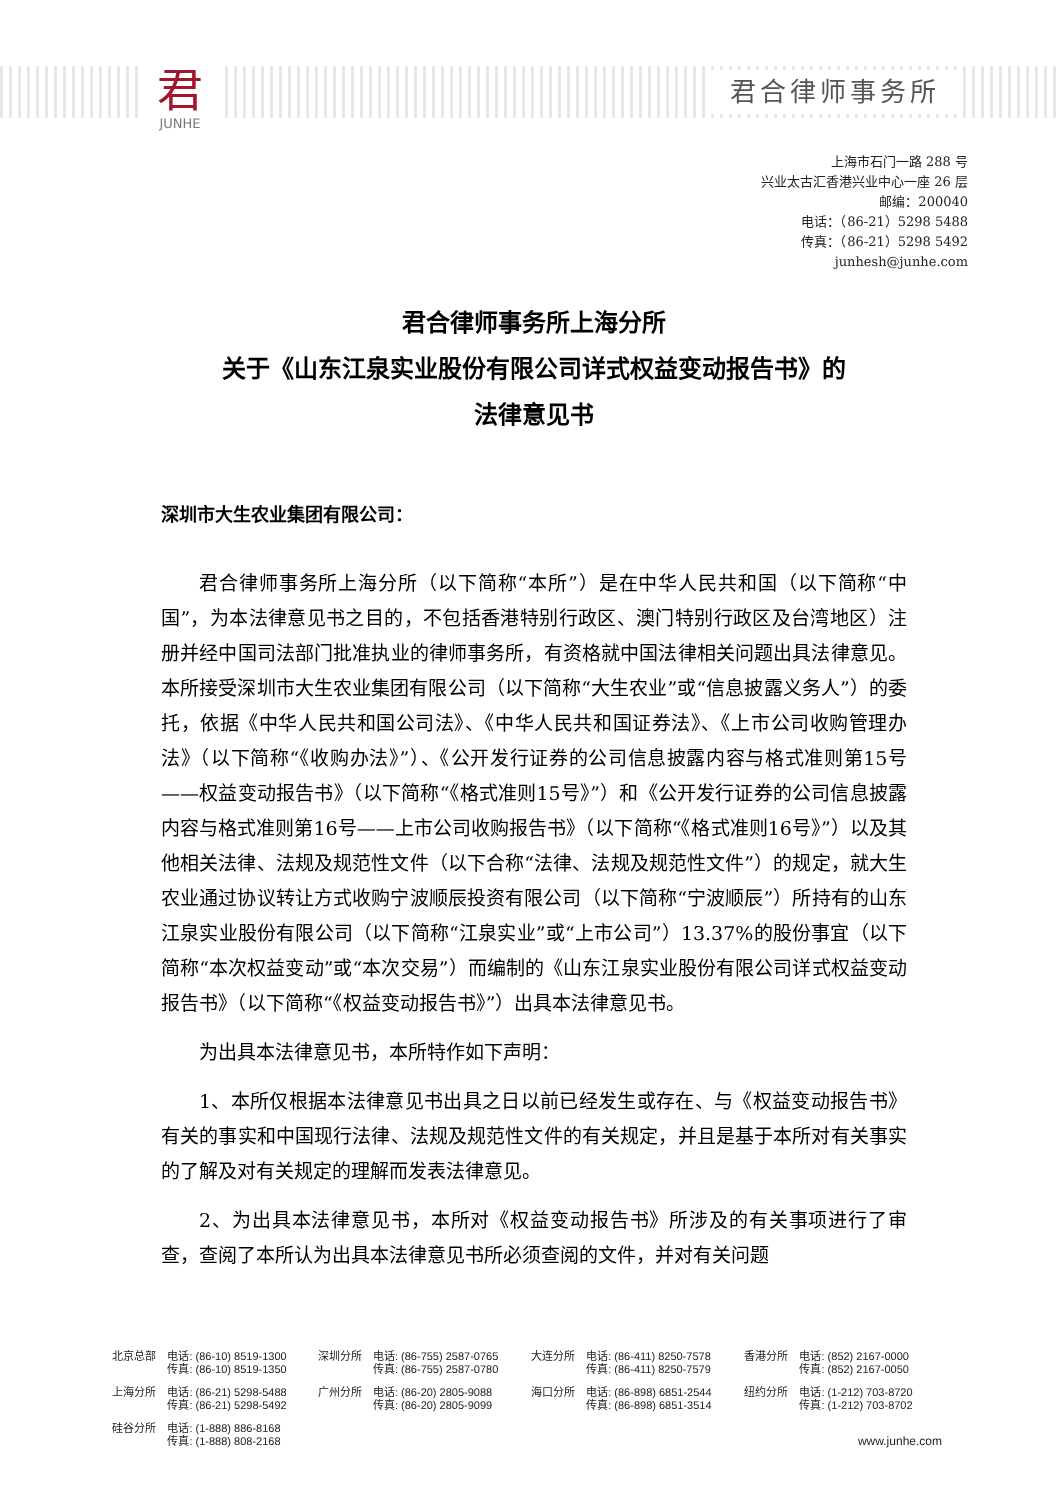君
JUNHE
君合律师事务所
上海市石门一路 288 号
兴业太古汇香港兴业中心一座 26 层
邮编：200040
电话：（86-21）5298 5488
传真：（86-21）5298 5492
junhesh@junhe.com
君合律师事务所上海分所
关于《山东江泉实业股份有限公司详式权益变动报告书》的
法律意见书
深圳市大生农业集团有限公司：
君合律师事务所上海分所（以下简称“本所”）是在中华人民共和国（以下简称“中国”，为本法律意见书之目的，不包括香港特别行政区、澳门特别行政区及台湾地区）注册并经中国司法部门批准执业的律师事务所，有资格就中国法律相关问题出具法律意见。本所接受深圳市大生农业集团有限公司（以下简称“大生农业”或“信息披露义务人”）的委托，依据《中华人民共和国公司法》、《中华人民共和国证券法》、《上市公司收购管理办法》（以下简称“《收购办法》”）、《公开发行证券的公司信息披露内容与格式准则第15号——权益变动报告书》（以下简称“《格式准则15号》”）和《公开发行证券的公司信息披露内容与格式准则第16号——上市公司收购报告书》（以下简称“《格式准则16号》”）以及其他相关法律、法规及规范性文件（以下合称“法律、法规及规范性文件”）的规定，就大生农业通过协议转让方式收购宁波顺辰投资有限公司（以下简称“宁波顺辰”）所持有的山东江泉实业股份有限公司（以下简称“江泉实业”或“上市公司”）13.37%的股份事宜（以下简称“本次权益变动”或“本次交易”）而编制的《山东江泉实业股份有限公司详式权益变动报告书》（以下简称“《权益变动报告书》”）出具本法律意见书。
为出具本法律意见书，本所特作如下声明：
1、本所仅根据本法律意见书出具之日以前已经发生或存在、与《权益变动报告书》有关的事实和中国现行法律、法规及规范性文件的有关规定，并且是基于本所对有关事实的了解及对有关规定的理解而发表法律意见。
2、为出具本法律意见书，本所对《权益变动报告书》所涉及的有关事项进行了审查，查阅了本所认为出具本法律意见书所必须查阅的文件，并对有关问题
| 北京总部 | 电话: (86-10) 8519-1300 传真: (86-10) 8519-1350 | 深圳分所 | 电话: (86-755) 2587-0765 传真: (86-755) 2587-0780 | 大连分所 | 电话: (86-411) 8250-7578 传真: (86-411) 8250-7579 | 香港分所 | 电话: (852) 2167-0000 传真: (852) 2167-0050 |
| 上海分所 | 电话: (86-21) 5298-5488 传真: (86-21) 5298-5492 | 广州分所 | 电话: (86-20) 2805-9088 传真: (86-20) 2805-9099 | 海口分所 | 电话: (86-898) 6851-2544 传真: (86-898) 6851-3514 | 纽约分所 | 电话: (1-212) 703-8720 传真: (1-212) 703-8702 |
| 硅谷分所 | 电话: (1-888) 886-8168 传真: (1-888) 808-2168 | | | | | | www.junhe.com |